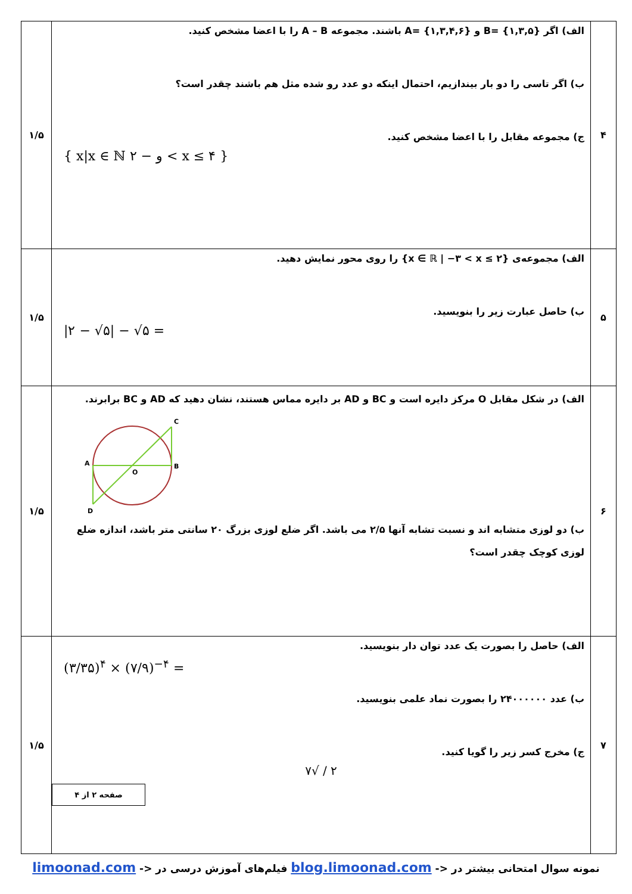| ۴ | الف) اگر B= {۱,۳,۵} و A= {۱,۳,۴,۶} باشند. مجموعه A – B را با اعضا مشخص کنید. ب) اگر تاسی را دو بار بیندازیم، احتمال اینکه دو عدد رو شده مثل هم باشند چقدر است؟ ج) مجموعه مقابل را با اعضا مشخص کنید. { x/x ∈ ℕ و − ۲ < x ≤ ۴ } | ۱/۵ |
| ۵ | الف) مجموعه‌ی {x ∈ ℝ / −۳ < x ≤ ۲} را روی محور نمایش دهید. ب) حاصل عبارت زیر را بنویسید. /۲ − √۵/ − √۵ = | ۱/۵ |
| ۶ | الف) در شکل مقابل O مرکز دایره است و BC و AD بر دایره مماس هستند، نشان دهید که AD و BC برابرند. C A B O D ب) دو لوزی متشابه اند و نسبت تشابه آنها ۲/۵ می باشد. اگر ضلع لوزی بزرگ ۲۰ سانتی متر باشد، اندازه ضلع لوزی کوچک چقدر است؟ | ۱/۵ |
| ۷ | الف) حاصل را بصورت یک عدد توان دار بنویسید. (۳/۳۵)<sup>۴</sup> × (۷/۹)<sup>−۴</sup> = ب) عدد ۲۴۰۰۰۰۰۰ را بصورت نماد علمی بنویسید. ج) مخرج کسر زیر را گویا کنید. ۲ / √۷ صفحه ۲ از ۴ | ۱/۵ |
نمونه سوال امتحانی بیشتر در <- blog.limoonad.com فیلم‌های آموزش درسی در <- limoonad.com